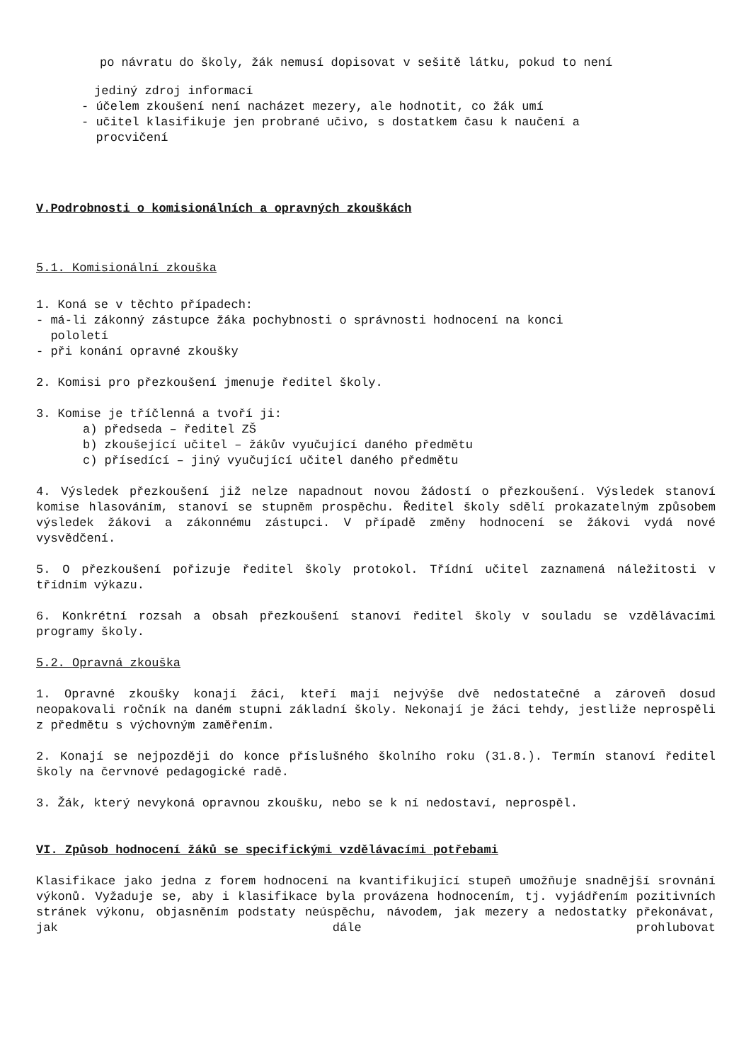po návratu do školy, žák nemusí dopisovat v sešitě látku, pokud to není
jediný zdroj informací
- účelem zkoušení není nacházet mezery, ale hodnotit, co žák umí
- učitel klasifikuje jen probrané učivo, s dostatkem času k naučení a
procvičení
V.Podrobnosti o komisionálních a opravných zkouškách
5.1. Komisionální zkouška
1. Koná se v těchto případech:
- má-li zákonný zástupce žáka pochybnosti o správnosti hodnocení na konci
pololetí
- při konání opravné zkoušky
2. Komisi pro přezkoušení jmenuje ředitel školy.
3. Komise je tříčlenná a tvoří ji:
a) předseda – ředitel ZŠ
b) zkoušející učitel – žákův vyučující daného předmětu
c) přísedící – jiný vyučující učitel daného předmětu
4. Výsledek přezkoušení již nelze napadnout novou žádostí o přezkoušení. Výsledek stanoví komise hlasováním, stanoví se stupněm prospěchu. Ředitel školy sdělí prokazatelným způsobem výsledek žákovi a zákonnému zástupci. V případě změny hodnocení se žákovi vydá nové vysvědčení.
5. O přezkoušení pořizuje ředitel školy protokol. Třídní učitel zaznamená náležitosti v třídním výkazu.
6. Konkrétní rozsah a obsah přezkoušení stanoví ředitel školy v souladu se vzdělávacími programy školy.
5.2. Opravná zkouška
1. Opravné zkoušky konají žáci, kteří mají nejvýše dvě nedostatečné a zároveň dosud neopakovali ročník na daném stupni základní školy. Nekonají je žáci tehdy, jestliže neprospěli z předmětu s výchovným zaměřením.
2. Konají se nejpozději do konce příslušného školního roku (31.8.). Termín stanoví ředitel školy na červnové pedagogické radě.
3. Žák, který nevykoná opravnou zkoušku, nebo se k ní nedostaví, neprospěl.
VI. Způsob hodnocení žáků se specifickými vzdělávacími potřebami
Klasifikace jako jedna z forem hodnocení na kvantifikující stupeň umožňuje snadnější srovnání výkonů. Vyžaduje se, aby i klasifikace byla provázena hodnocením, tj. vyjádřením pozitivních stránek výkonu, objasněním podstaty neúspěchu, návodem, jak mezery a nedostatky překonávat, jak dále prohlubovat